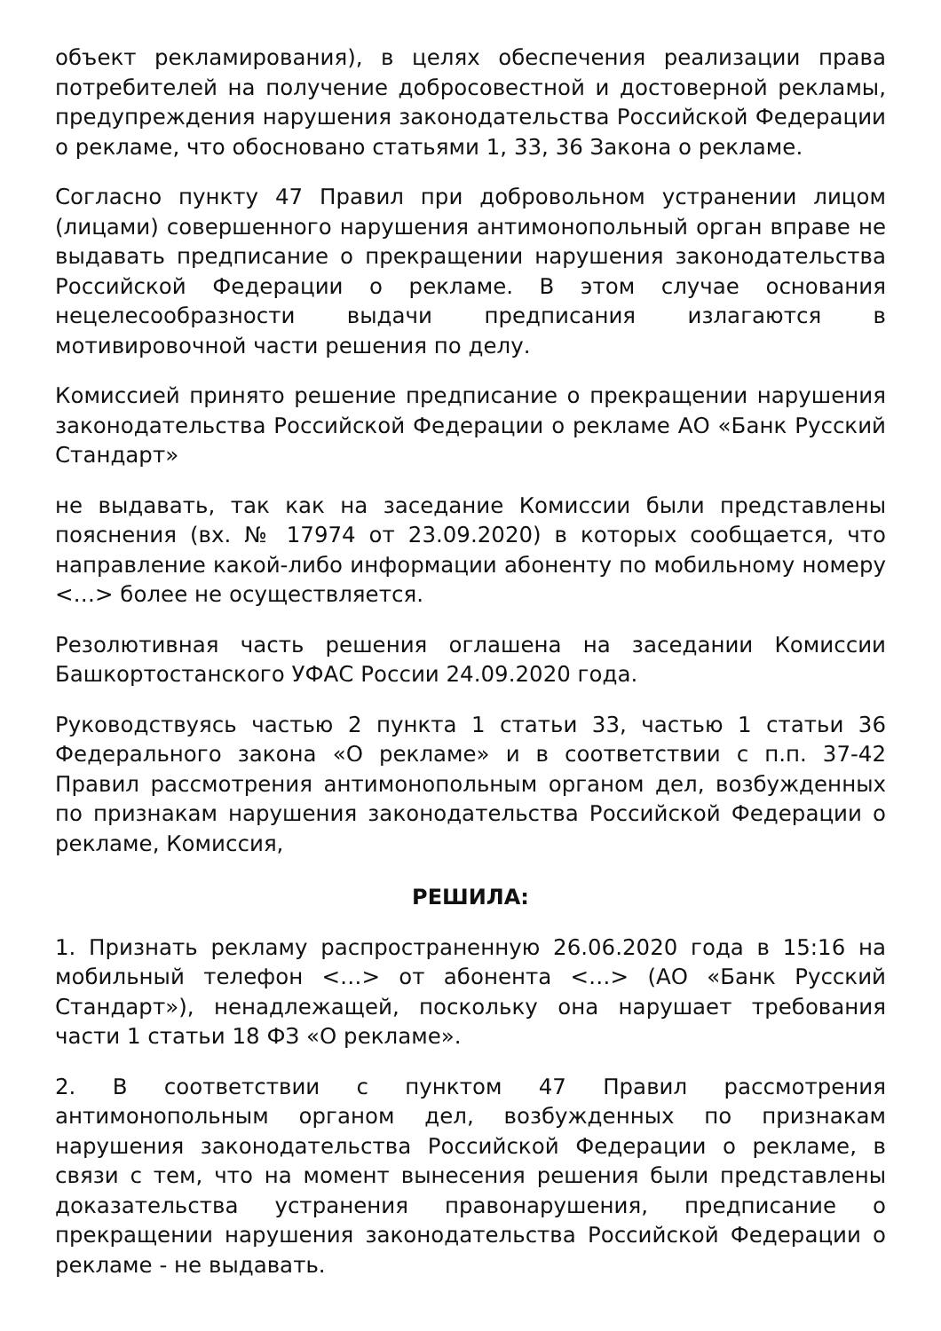объект рекламирования), в целях обеспечения реализации права потребителей на получение добросовестной и достоверной рекламы, предупреждения нарушения законодательства Российской Федерации о рекламе, что обосновано статьями 1, 33, 36 Закона о рекламе.
Согласно пункту 47 Правил при добровольном устранении лицом (лицами) совершенного нарушения антимонопольный орган вправе не выдавать предписание о прекращении нарушения законодательства Российской Федерации о рекламе. В этом случае основания нецелесообразности выдачи предписания излагаются в мотивировочной части решения по делу.
Комиссией принято решение предписание о прекращении нарушения законодательства Российской Федерации о рекламе АО «Банк Русский Стандарт»
не выдавать, так как на заседание Комиссии были представлены пояснения (вх. № 17974 от 23.09.2020) в которых сообщается, что направление какой-либо информации абоненту по мобильному номеру <…> более не осуществляется.
Резолютивная часть решения оглашена на заседании Комиссии Башкортостанского УФАС России 24.09.2020 года.
Руководствуясь частью 2 пункта 1 статьи 33, частью 1 статьи 36 Федерального закона «О рекламе» и в соответствии с п.п. 37-42 Правил рассмотрения антимонопольным органом дел, возбужденных по признакам нарушения законодательства Российской Федерации о рекламе, Комиссия,
РЕШИЛА:
1. Признать рекламу распространенную 26.06.2020 года в 15:16 на мобильный телефон <…> от абонента <…> (АО «Банк Русский Стандарт»), ненадлежащей, поскольку она нарушает требования части 1 статьи 18 ФЗ «О рекламе».
2. В соответствии с пунктом 47 Правил рассмотрения антимонопольным органом дел, возбужденных по признакам нарушения законодательства Российской Федерации о рекламе, в связи с тем, что на момент вынесения решения были представлены доказательства устранения правонарушения, предписание о прекращении нарушения законодательства Российской Федерации о рекламе - не выдавать.